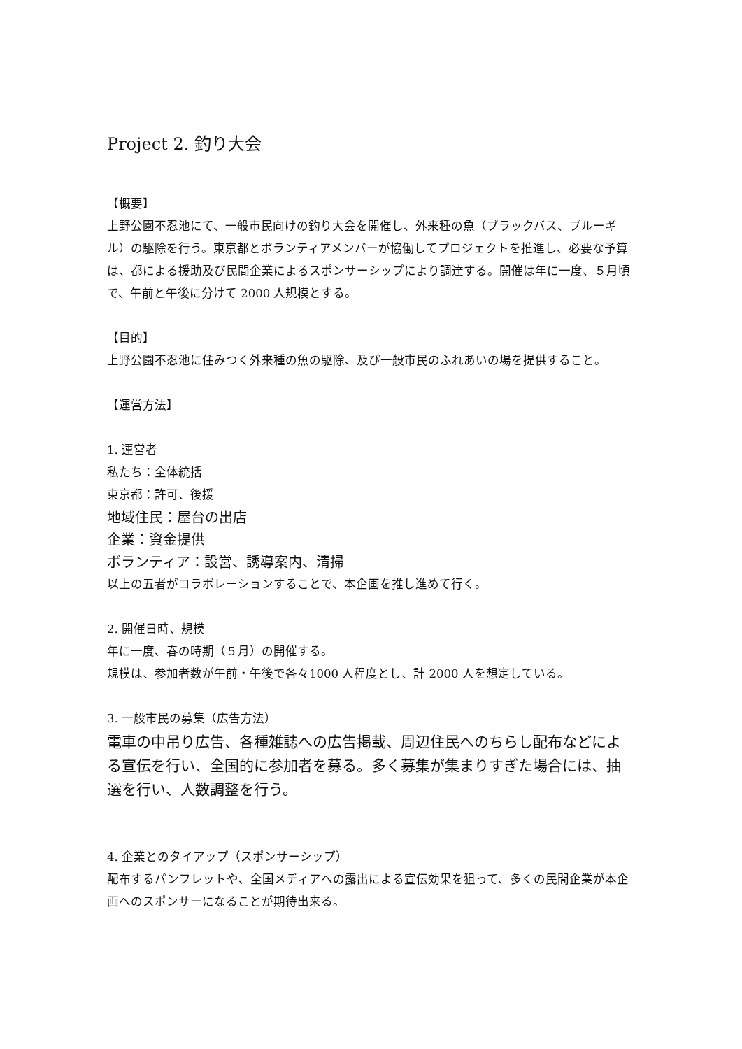Project 2. 釣り大会
【概要】
上野公園不忍池にて、一般市民向けの釣り大会を開催し、外来種の魚（ブラックバス、ブルーギル）の駆除を行う。東京都とボランティアメンバーが協働してプロジェクトを推進し、必要な予算は、都による援助及び民間企業によるスポンサーシップにより調達する。開催は年に一度、５月頃で、午前と午後に分けて 2000 人規模とする。
【目的】
上野公園不忍池に住みつく外来種の魚の駆除、及び一般市民のふれあいの場を提供すること。
【運営方法】
1. 運営者
私たち：全体統括
東京都：許可、後援
地域住民：屋台の出店
企業：資金提供
ボランティア：設営、誘導案内、清掃
以上の五者がコラボレーションすることで、本企画を推し進めて行く。
2. 開催日時、規模
年に一度、春の時期（５月）の開催する。
規模は、参加者数が午前・午後で各々1000 人程度とし、計 2000 人を想定している。
3. 一般市民の募集（広告方法）
電車の中吊り広告、各種雑誌への広告掲載、周辺住民へのちらし配布などによる宣伝を行い、全国的に参加者を募る。多く募集が集まりすぎた場合には、抽選を行い、人数調整を行う。
4. 企業とのタイアップ（スポンサーシップ）
配布するパンフレットや、全国メディアへの露出による宣伝効果を狙って、多くの民間企業が本企画へのスポンサーになることが期待出来る。